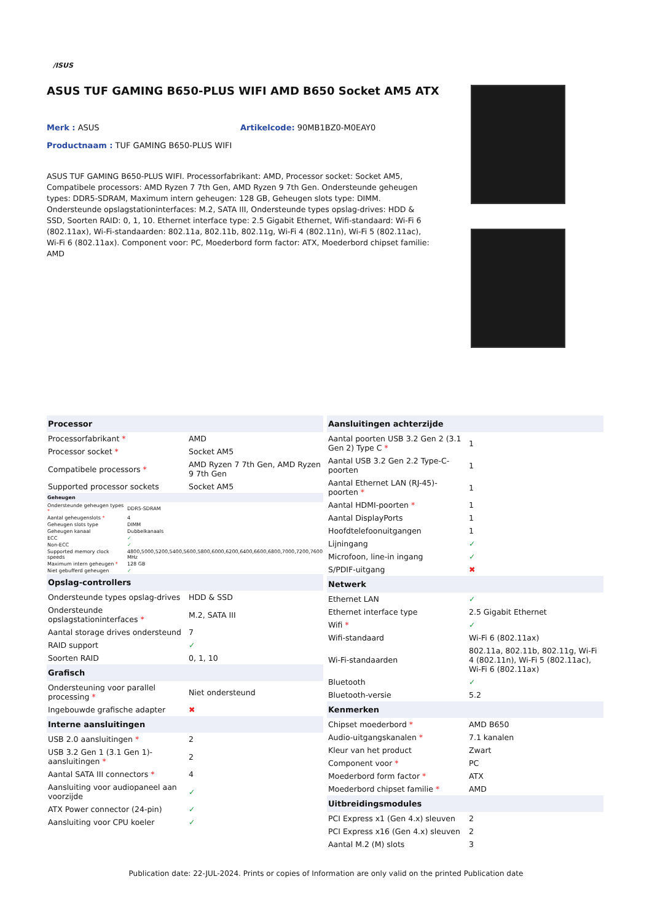/ISUS
ASUS TUF GAMING B650-PLUS WIFI AMD B650 Socket AM5 ATX
Merk : ASUS Artikelcode: 90MB1BZ0-M0EAY0
Productnaam : TUF GAMING B650-PLUS WIFI
ASUS TUF GAMING B650-PLUS WIFI. Processorfabrikant: AMD, Processor socket: Socket AM5, Compatibele processors: AMD Ryzen 7 7th Gen, AMD Ryzen 9 7th Gen. Ondersteunde geheugen types: DDR5-SDRAM, Maximum intern geheugen: 128 GB, Geheugen slots type: DIMM. Ondersteunde opslagstationinterfaces: M.2, SATA III, Ondersteunde types opslag-drives: HDD & SSD, Soorten RAID: 0, 1, 10. Ethernet interface type: 2.5 Gigabit Ethernet, Wifi-standaard: Wi-Fi 6 (802.11ax), Wi-Fi-standaarden: 802.11a, 802.11b, 802.11g, Wi-Fi 4 (802.11n), Wi-Fi 5 (802.11ac), Wi-Fi 6 (802.11ax). Component voor: PC, Moederbord form factor: ATX, Moederbord chipset familie: AMD
| Processor | |
| --- | --- |
| Processorfabrikant * | AMD |
| Processor socket * | Socket AM5 |
| Compatibele processors * | AMD Ryzen 7 7th Gen, AMD Ryzen 9 7th Gen |
| Supported processor sockets | Socket AM5 |
| Geheugen | |
| --- | --- |
| Ondersteunde geheugen types * | DDR5-SDRAM |
| Aantal geheugenslots * | 4 |
| Geheugen slots type | DIMM |
| Geheugen kanaal | Dubbelkanaals |
| ECC | ✓ |
| Non-ECC | ✓ |
| Supported memory clock speeds | 4800,5000,5200,5400,5600,5800,6000,6200,6400,6600,6800,7000,7200,7600 MHz |
| Maximum intern geheugen * | 128 GB |
| Niet gebufferd geheugen | ✓ |
| Opslag-controllers | |
| --- | --- |
| Ondersteunde types opslag-drives | HDD & SSD |
| Ondersteunde opslagstationinterfaces * | M.2, SATA III |
| Aantal storage drives ondersteund | 7 |
| RAID support | ✓ |
| Soorten RAID | 0, 1, 10 |
| Grafisch | |
| Ondersteuning voor parallel processing * | Niet ondersteund |
| Ingebouwde grafische adapter | ✖ |
| Interne aansluitingen | |
| USB 2.0 aansluitingen * | 2 |
| USB 3.2 Gen 1 (3.1 Gen 1)-aansluitingen * | 2 |
| Aantal SATA III connectors * | 4 |
| Aansluiting voor audiopaneel aan voorzijde | ✓ |
| ATX Power connector (24-pin) | ✓ |
| Aansluiting voor CPU koeler | ✓ |
| Aansluitingen achterzijde | |
| --- | --- |
| Aantal poorten USB 3.2 Gen 2 (3.1 Gen 2) Type C * | 1 |
| Aantal USB 3.2 Gen 2.2 Type-C-poorten | 1 |
| Aantal Ethernet LAN (RJ-45)-poorten * | 1 |
| Aantal HDMI-poorten * | 1 |
| Aantal DisplayPorts | 1 |
| Hoofdtelefoonuitgangen | 1 |
| Lijningang | ✓ |
| Microfoon, line-in ingang | ✓ |
| S/PDIF-uitgang | ✖ |
| Netwerk | |
| Ethernet LAN | ✓ |
| Ethernet interface type | 2.5 Gigabit Ethernet |
| Wifi * | ✓ |
| Wifi-standaard | Wi-Fi 6 (802.11ax) |
| Wi-Fi-standaarden | 802.11a, 802.11b, 802.11g, Wi-Fi 4 (802.11n), Wi-Fi 5 (802.11ac), Wi-Fi 6 (802.11ax) |
| Bluetooth | ✓ |
| Bluetooth-versie | 5.2 |
| Kenmerken | |
| Chipset moederbord * | AMD B650 |
| Audio-uitgangskanalen * | 7.1 kanalen |
| Kleur van het product | Zwart |
| Component voor * | PC |
| Moederbord form factor * | ATX |
| Moederbord chipset familie * | AMD |
| Uitbreidingsmodules | |
| PCI Express x1 (Gen 4.x) sleuven | 2 |
| PCI Express x16 (Gen 4.x) sleuven | 2 |
| Aantal M.2 (M) slots | 3 |
Publication date: 22-JUL-2024. Prints or copies of Information are only valid on the printed Publication date